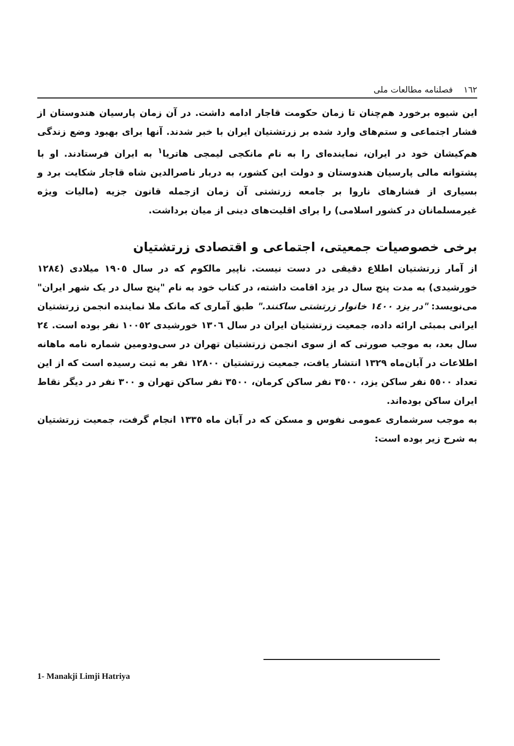١٦٢ فصلنامه مطالعات ملی
این شیوه برخورد هم‌چنان تا زمان حکومت قاجار ادامه داشت. در آن زمان پارسیان هندوستان از فشار اجتماعی و ستم‌های وارد شده بر زرتشتیان ایران با خبر شدند. آنها برای بهبود وضع زندگی هم‌کیشان خود در ایران، نماینده‌ای را به نام مانکجی لیمجی هاتریا<sup>١</sup> به ایران فرستادند. او با پشتوانه مالی پارسیان هندوستان و دولت این کشور، به دربار ناصرالدین شاه قاجار شکایت برد و بسیاری از فشارهای ناروا بر جامعه زرتشتی آن زمان ازجمله قانون جزیه (مالیات ویژه غیرمسلمانان در کشور اسلامی) را برای اقلیت‌های دینی از میان برداشت.
برخی خصوصیات جمعیتی، اجتماعی و اقتصادی زرتشتیان
از آمار زرتشتیان اطلاع دقیقی در دست نیست. ناپیر مالکوم که در سال ١٩٠٥ میلادی (١٢٨٤ خورشیدی) به مدت پنج سال در یزد اقامت داشته، در کتاب خود به نام "پنج سال در یک شهر ایران" می‌نویسد: "در یزد ١٤٠٠ خانوار زرتشتی ساکنند." طبق آماری که مانک ملا نماینده انجمن زرتشتیان ایرانی بمبئی ارائه داده، جمعیت زرتشتیان ایران در سال ١٣٠٦ خورشیدی ١٠٠٥٢ نفر بوده است. ٢٤ سال بعد، به موجب صورتی که از سوی انجمن زرتشتیان تهران در سی‌ودومین شماره نامه ماهانه اطلاعات در آبان‌ماه ١٣٢٩ انتشار یافت، جمعیت زرتشتیان ١٢٨٠٠ نفر به ثبت رسیده است که از این تعداد ٥٥٠٠ نفر ساکن یزد، ٣٥٠٠ نفر ساکن کرمان، ٣٥٠٠ نفر ساکن تهران و ٣٠٠ نفر در دیگر نقاط ایران ساکن بوده‌اند.
به موجب سرشماری عمومی نفوس و مسکن که در آبان ماه ١٣٣٥ انجام گرفت، جمعیت زرتشتیان به شرح زیر بوده است:
1- Manakji Limji Hatriya